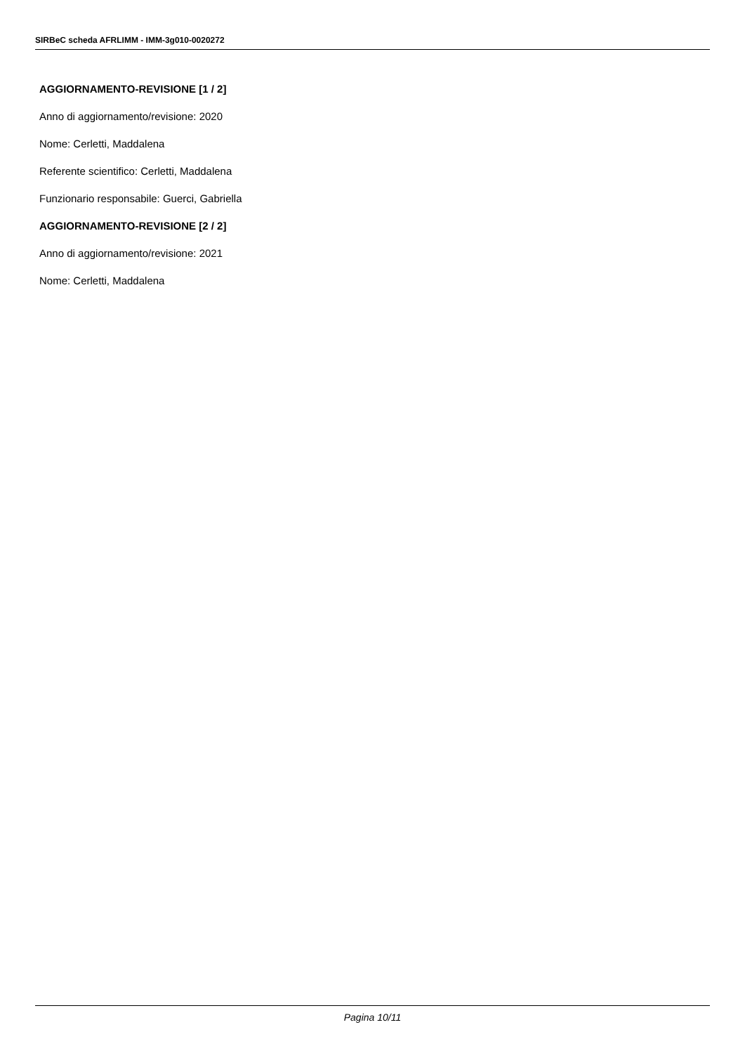SIRBeC scheda AFRLIMM - IMM-3g010-0020272
AGGIORNAMENTO-REVISIONE [1 / 2]
Anno di aggiornamento/revisione: 2020
Nome: Cerletti, Maddalena
Referente scientifico: Cerletti, Maddalena
Funzionario responsabile: Guerci, Gabriella
AGGIORNAMENTO-REVISIONE [2 / 2]
Anno di aggiornamento/revisione: 2021
Nome: Cerletti, Maddalena
Pagina 10/11